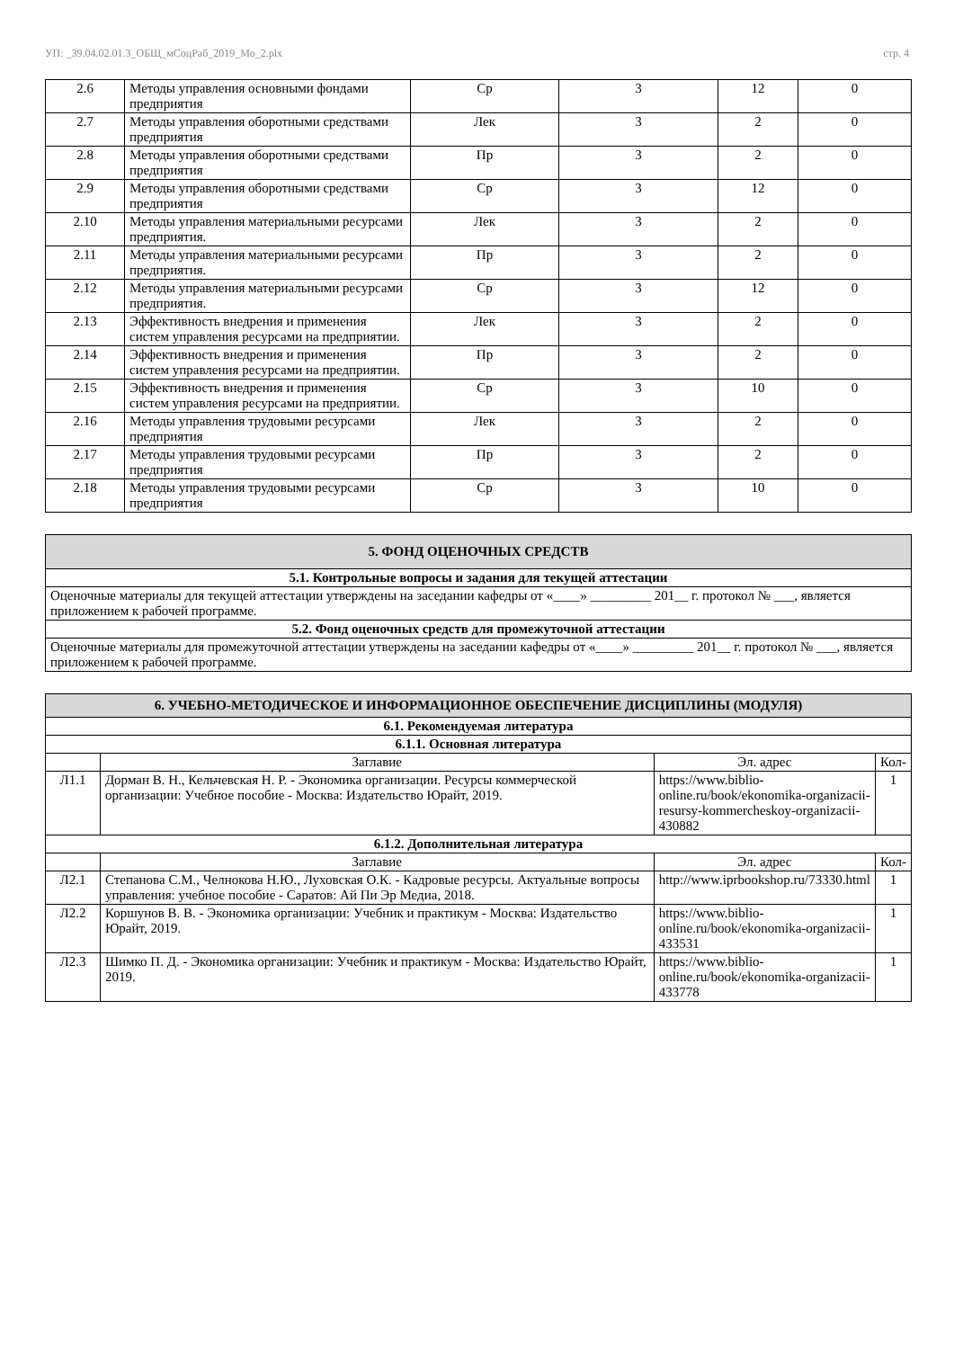УП: _39.04.02.01.3_ОБЩ_мСоцРаб_2019_Мо_2.plx стр. 4
| 2.6 | Методы управления основными фондами предприятия | Ср | 3 | 12 | 0 |
| 2.7 | Методы управления оборотными средствами предприятия | Лек | 3 | 2 | 0 |
| 2.8 | Методы управления оборотными средствами предприятия | Пр | 3 | 2 | 0 |
| 2.9 | Методы управления оборотными средствами предприятия | Ср | 3 | 12 | 0 |
| 2.10 | Методы управления материальными ресурсами предприятия. | Лек | 3 | 2 | 0 |
| 2.11 | Методы управления материальными ресурсами предприятия. | Пр | 3 | 2 | 0 |
| 2.12 | Методы управления материальными ресурсами предприятия. | Ср | 3 | 12 | 0 |
| 2.13 | Эффективность внедрения и применения систем управления ресурсами на предприятии. | Лек | 3 | 2 | 0 |
| 2.14 | Эффективность внедрения и применения систем управления ресурсами на предприятии. | Пр | 3 | 2 | 0 |
| 2.15 | Эффективность внедрения и применения систем управления ресурсами на предприятии. | Ср | 3 | 10 | 0 |
| 2.16 | Методы управления трудовыми ресурсами предприятия | Лек | 3 | 2 | 0 |
| 2.17 | Методы управления трудовыми ресурсами предприятия | Пр | 3 | 2 | 0 |
| 2.18 | Методы управления трудовыми ресурсами предприятия | Ср | 3 | 10 | 0 |
| 5. ФОНД ОЦЕНОЧНЫХ СРЕДСТВ |
| 5.1. Контрольные вопросы и задания для текущей аттестации |
| Оценочные материалы для текущей аттестации утверждены на заседании кафедры от «____» _________ 201__ г. протокол № ___, является приложением к рабочей программе. |
| 5.2. Фонд оценочных средств для промежуточной аттестации |
| Оценочные материалы для промежуточной аттестации утверждены на заседании кафедры от «____» _________ 201__ г. протокол № ___, является приложением к рабочей программе. |
| 6. УЧЕБНО-МЕТОДИЧЕСКОЕ И ИНФОРМАЦИОННОЕ ОБЕСПЕЧЕНИЕ ДИСЦИПЛИНЫ (МОДУЛЯ) | | | |
| 6.1. Рекомендуемая литература | | | |
| 6.1.1. Основная литература | | | |
| | Заглавие | Эл. адрес | Кол- |
| Л1.1 | Дорман В. Н., Кельчевская Н. Р. - Экономика организации. Ресурсы коммерческой организации: Учебное пособие - Москва: Издательство Юрайт, 2019. | https://www.biblio-online.ru/book/ekonomika-organizacii-resursy-kommercheskoy-organizacii-430882 | 1 |
| 6.1.2. Дополнительная литература | | | |
| | Заглавие | Эл. адрес | Кол- |
| Л2.1 | Степанова С.М., Челнокова Н.Ю., Луховская О.К. - Кадровые ресурсы. Актуальные вопросы управления: учебное пособие - Саратов: Ай Пи Эр Медиа, 2018. | http://www.iprbookshop.ru/73330.html | 1 |
| Л2.2 | Коршунов В. В. - Экономика организации: Учебник и практикум - Москва: Издательство Юрайт, 2019. | https://www.biblio-online.ru/book/ekonomika-organizacii-433531 | 1 |
| Л2.3 | Шимко П. Д. - Экономика организации: Учебник и практикум - Москва: Издательство Юрайт, 2019. | https://www.biblio-online.ru/book/ekonomika-organizacii-433778 | 1 |